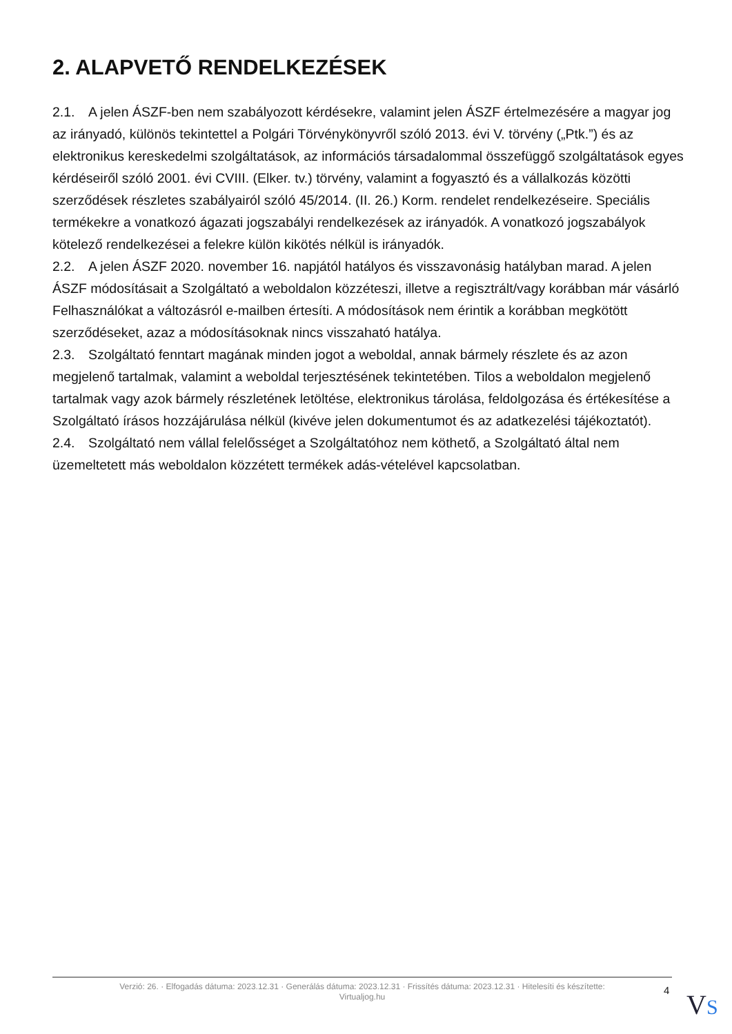2. ALAPVETŐ RENDELKEZÉSEK
2.1. A jelen ÁSZF-ben nem szabályozott kérdésekre, valamint jelen ÁSZF értelmezésére a magyar jog az irányadó, különös tekintettel a Polgári Törvénykönyvről szóló 2013. évi V. törvény („Ptk.”) és az elektronikus kereskedelmi szolgáltatások, az információs társadalommal összefüggő szolgáltatások egyes kérdéseiről szóló 2001. évi CVIII. (Elker. tv.) törvény, valamint a fogyasztó és a vállalkozás közötti szerződések részletes szabályairól szóló 45/2014. (II. 26.) Korm. rendelet rendelkezéseire. Speciális termékekre a vonatkozó ágazati jogszabályi rendelkezések az irányadók. A vonatkozó jogszabályok kötelező rendelkezései a felekre külön kikötés nélkül is irányadók.
2.2. A jelen ÁSZF 2020. november 16. napjától hatályos és visszavonásig hatályban marad. A jelen ÁSZF módosításait a Szolgáltató a weboldalon közzéteszi, illetve a regisztrált/vagy korábban már vásárló Felhasználókat a változásról e-mailben értesíti. A módosítások nem érintik a korábban megkötött szerződéseket, azaz a módosításoknak nincs visszaható hatálya.
2.3. Szolgáltató fenntart magának minden jogot a weboldal, annak bármely részlete és az azon megjelenő tartalmak, valamint a weboldal terjesztésének tekintetében. Tilos a weboldalon megjelenő tartalmak vagy azok bármely részletének letöltése, elektronikus tárolása, feldolgozása és értékesítése a Szolgáltató írásos hozzájárulása nélkül (kivéve jelen dokumentumot és az adatkezelési tájékoztatót).
2.4. Szolgáltató nem vállal felelősséget a Szolgáltatóhoz nem köthető, a Szolgáltató által nem üzemeltetett más weboldalon közzétett termékek adás-vételével kapcsolatban.
Verzió: 26. · Elfogadás dátuma: 2023.12.31 · Generálás dátuma: 2023.12.31 · Frissítés dátuma: 2023.12.31 · Hitelesíti és készítette:
Virtualjog.hu
4 VS